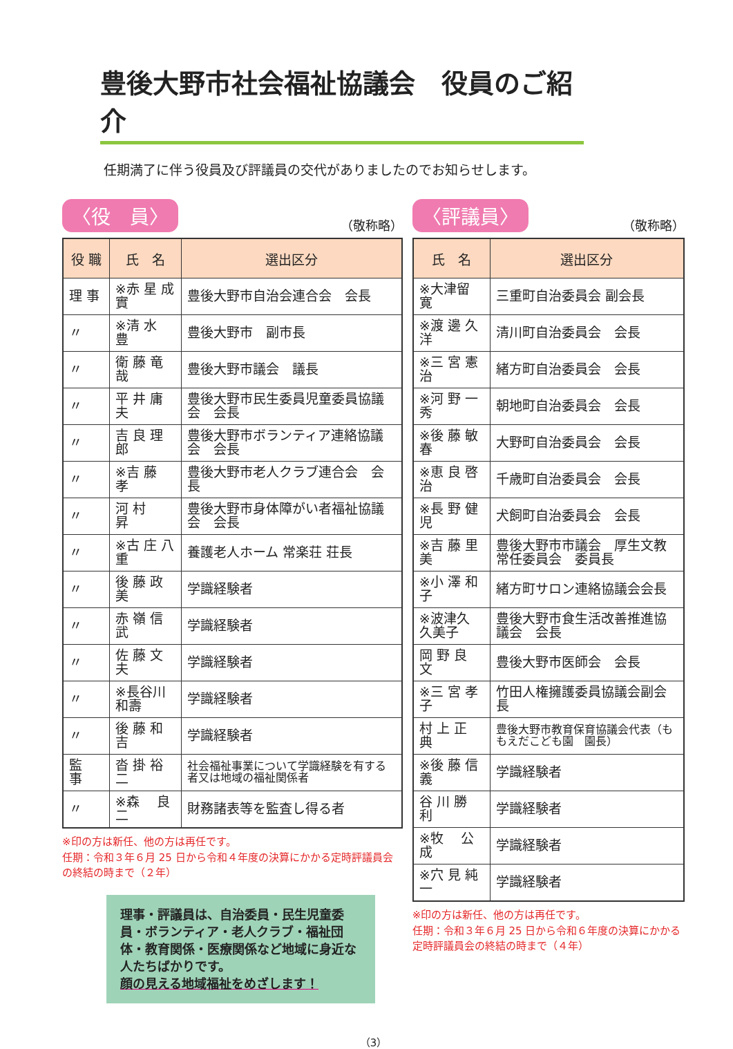豊後大野市社会福祉協議会　役員のご紹介
任期満了に伴う役員及び評議員の交代がありましたのでお知らせします。
〈役　員〉 （敬称略）
| 役 職 | 氏 名 | 選出区分 |
| --- | --- | --- |
| 理 事 | ※赤 星 成 實 | 豊後大野市自治会連合会 会長 |
| 〃 | ※清 水 豊 | 豊後大野市 副市長 |
| 〃 | 衛 藤 竜 哉 | 豊後大野市議会 議長 |
| 〃 | 平 井 庸 夫 | 豊後大野市民生委員児童委員協議会 会長 |
| 〃 | 吉 良 理 郎 | 豊後大野市ボランティア連絡協議会 会長 |
| 〃 | ※吉 藤 孝 | 豊後大野市老人クラブ連合会 会長 |
| 〃 | 河 村 昇 | 豊後大野市身体障がい者福祉協議会 会長 |
| 〃 | ※古 庄 八 重 | 養護老人ホーム 常楽荘 荘長 |
| 〃 | 後 藤 政 美 | 学識経験者 |
| 〃 | 赤 嶺 信 武 | 学識経験者 |
| 〃 | 佐 藤 文 夫 | 学識経験者 |
| 〃 | ※長谷川 和壽 | 学識経験者 |
| 〃 | 後 藤 和 吉 | 学識経験者 |
| 監 事 | 沓 掛 裕 二 | 社会福祉事業について学識経験を有する者又は地域の福祉関係者 |
| 〃 | ※森 良 二 | 財務諸表等を監査し得る者 |
※印の方は新任、他の方は再任です。
任期：令和３年６月 25 日から令和４年度の決算にかかる定時評議員会の終結の時まで（２年）
理事・評議員は、自治委員・民生児童委員・ボランティア・老人クラブ・福祉団体・教育関係・医療関係など地域に身近な人たちばかりです。
顔の見える地域福祉をめざします！
〈評議員〉 （敬称略）
| 氏 名 | 選出区分 |
| --- | --- |
| ※大津留 寛 | 三重町自治委員会 副会長 |
| ※渡 邊 久 洋 | 清川町自治委員会 会長 |
| ※三 宮 憲 治 | 緒方町自治委員会 会長 |
| ※河 野 一 秀 | 朝地町自治委員会 会長 |
| ※後 藤 敏 春 | 大野町自治委員会 会長 |
| ※恵 良 啓 治 | 千歳町自治委員会 会長 |
| ※長 野 健 児 | 犬飼町自治委員会 会長 |
| ※吉 藤 里 美 | 豊後大野市市議会 厚生文教常任委員会 委員長 |
| ※小 澤 和 子 | 緒方町サロン連絡協議会会長 |
| ※波津久 久美子 | 豊後大野市食生活改善推進協議会 会長 |
| 岡 野 良 文 | 豊後大野市医師会 会長 |
| ※三 宮 孝 子 | 竹田人権擁護委員協議会副会長 |
| 村 上 正 典 | 豊後大野市教育保育協議会代表（ももえだこども園 園長） |
| ※後 藤 信 義 | 学識経験者 |
| 谷 川 勝 利 | 学識経験者 |
| ※牧 公 成 | 学識経験者 |
| ※穴 見 純 一 | 学識経験者 |
※印の方は新任、他の方は再任です。
任期：令和３年６月 25 日から令和６年度の決算にかかる定時評議員会の終結の時まで（４年）
（3）